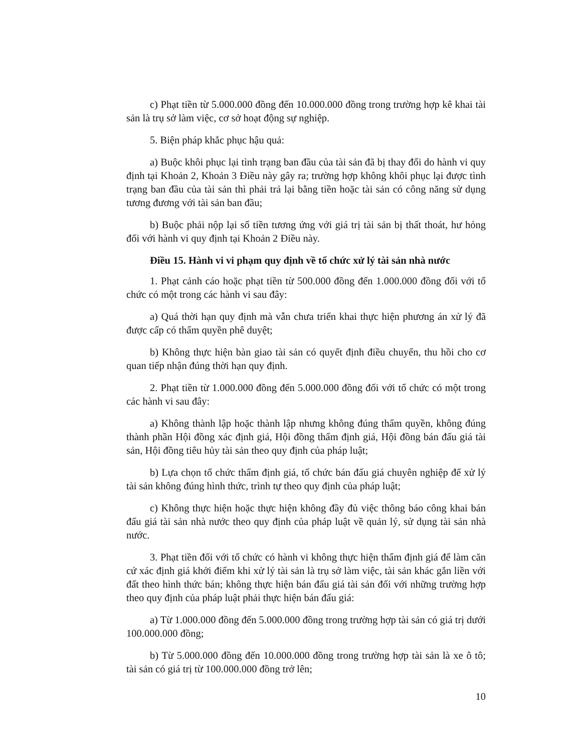c) Phạt tiền từ 5.000.000 đồng đến 10.000.000 đồng trong trường hợp kê khai tài sản là trụ sở làm việc, cơ sở hoạt động sự nghiệp.
5. Biện pháp khắc phục hậu quả:
a) Buộc khôi phục lại tình trạng ban đầu của tài sản đã bị thay đổi do hành vi quy định tại Khoản 2, Khoản 3 Điều này gây ra; trường hợp không khôi phục lại được tình trạng ban đầu của tài sản thì phải trả lại bằng tiền hoặc tài sản có công năng sử dụng tương đương với tài sản ban đầu;
b) Buộc phải nộp lại số tiền tương ứng với giá trị tài sản bị thất thoát, hư hỏng đối với hành vi quy định tại Khoản 2 Điều này.
Điều 15. Hành vi vi phạm quy định về tổ chức xử lý tài sản nhà nước
1. Phạt cảnh cáo hoặc phạt tiền từ 500.000 đồng đến 1.000.000 đồng đối với tổ chức có một trong các hành vi sau đây:
a) Quá thời hạn quy định mà vẫn chưa triển khai thực hiện phương án xử lý đã được cấp có thẩm quyền phê duyệt;
b) Không thực hiện bàn giao tài sản có quyết định điều chuyển, thu hồi cho cơ quan tiếp nhận đúng thời hạn quy định.
2. Phạt tiền từ 1.000.000 đồng đến 5.000.000 đồng đối với tổ chức có một trong các hành vi sau đây:
a) Không thành lập hoặc thành lập nhưng không đúng thẩm quyền, không đúng thành phần Hội đồng xác định giá, Hội đồng thẩm định giá, Hội đồng bán đấu giá tài sản, Hội đồng tiêu hủy tài sản theo quy định của pháp luật;
b) Lựa chọn tổ chức thẩm định giá, tổ chức bán đấu giá chuyên nghiệp để xử lý tài sản không đúng hình thức, trình tự theo quy định của pháp luật;
c) Không thực hiện hoặc thực hiện không đầy đủ việc thông báo công khai bán đấu giá tài sản nhà nước theo quy định của pháp luật về quản lý, sử dụng tài sản nhà nước.
3. Phạt tiền đối với tổ chức có hành vi không thực hiện thẩm định giá để làm căn cứ xác định giá khởi điểm khi xử lý tài sản là trụ sở làm việc, tài sản khác gắn liền với đất theo hình thức bán; không thực hiện bán đấu giá tài sản đối với những trường hợp theo quy định của pháp luật phải thực hiện bán đấu giá:
a) Từ 1.000.000 đồng đến 5.000.000 đồng trong trường hợp tài sản có giá trị dưới 100.000.000 đồng;
b) Từ 5.000.000 đồng đến 10.000.000 đồng trong trường hợp tài sản là xe ô tô; tài sản có giá trị từ 100.000.000 đồng trở lên;
10